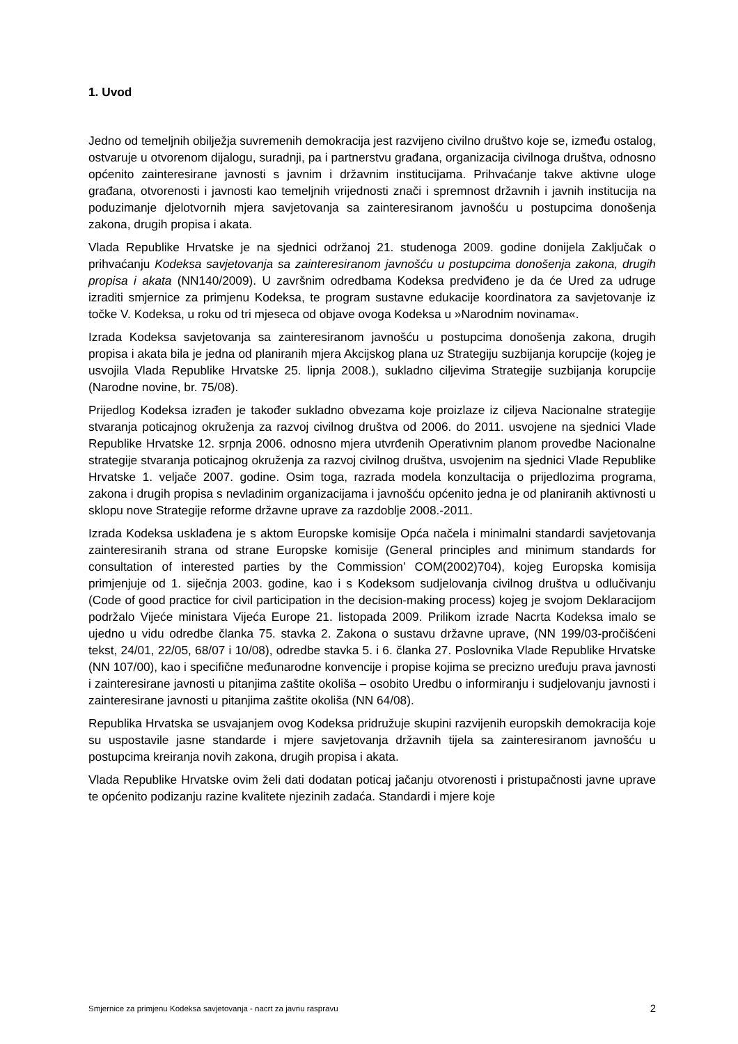1. Uvod
Jedno od temeljnih obilježja suvremenih demokracija jest razvijeno civilno društvo koje se, između ostalog, ostvaruje u otvorenom dijalogu, suradnji, pa i partnerstvu građana, organizacija civilnoga društva, odnosno općenito zainteresirane javnosti s javnim i državnim institucijama. Prihvaćanje takve aktivne uloge građana, otvorenosti i javnosti kao temeljnih vrijednosti znači i spremnost državnih i javnih institucija na poduzimanje djelotvornih mjera savjetovanja sa zainteresiranom javnošću u postupcima donošenja zakona, drugih propisa i akata.
Vlada Republike Hrvatske je na sjednici održanoj 21. studenoga 2009. godine donijela Zaključak o prihvaćanju Kodeksa savjetovanja sa zainteresiranom javnošću u postupcima donošenja zakona, drugih propisa i akata (NN140/2009). U završnim odredbama Kodeksa predviđeno je da će Ured za udruge izraditi smjernice za primjenu Kodeksa, te program sustavne edukacije koordinatora za savjetovanje iz točke V. Kodeksa, u roku od tri mjeseca od objave ovoga Kodeksa u »Narodnim novinama«.
Izrada Kodeksa savjetovanja sa zainteresiranom javnošću u postupcima donošenja zakona, drugih propisa i akata bila je jedna od planiranih mjera Akcijskog plana uz Strategiju suzbijanja korupcije (kojeg je usvojila Vlada Republike Hrvatske 25. lipnja 2008.), sukladno ciljevima Strategije suzbijanja korupcije (Narodne novine, br. 75/08).
Prijedlog Kodeksa izrađen je također sukladno obvezama koje proizlaze iz ciljeva Nacionalne strategije stvaranja poticajnog okruženja za razvoj civilnog društva od 2006. do 2011. usvojene na sjednici Vlade Republike Hrvatske 12. srpnja 2006. odnosno mjera utvrđenih Operativnim planom provedbe Nacionalne strategije stvaranja poticajnog okruženja za razvoj civilnog društva, usvojenim na sjednici Vlade Republike Hrvatske 1. veljače 2007. godine. Osim toga, razrada modela konzultacija o prijedlozima programa, zakona i drugih propisa s nevladinim organizacijama i javnošću općenito jedna je od planiranih aktivnosti u sklopu nove Strategije reforme državne uprave za razdoblje 2008.-2011.
Izrada Kodeksa usklađena je s aktom Europske komisije Opća načela i minimalni standardi savjetovanja zainteresiranih strana od strane Europske komisije (General principles and minimum standards for consultation of interested parties by the Commission’ COM(2002)704), kojeg Europska komisija primjenjuje od 1. siječnja 2003. godine, kao i s Kodeksom sudjelovanja civilnog društva u odlučivanju (Code of good practice for civil participation in the decision-making process) kojeg je svojom Deklaracijom podržalo Vijeće ministara Vijeća Europe 21. listopada 2009. Prilikom izrade Nacrta Kodeksa imalo se ujedno u vidu odredbe članka 75. stavka 2. Zakona o sustavu državne uprave, (NN 199/03-pročišćeni tekst, 24/01, 22/05, 68/07 i 10/08), odredbe stavka 5. i 6. članka 27. Poslovnika Vlade Republike Hrvatske (NN 107/00), kao i specifične međunarodne konvencije i propise kojima se precizno uređuju prava javnosti i zainteresirane javnosti u pitanjima zaštite okoliša – osobito Uredbu o informiranju i sudjelovanju javnosti i zainteresirane javnosti u pitanjima zaštite okoliša (NN 64/08).
Republika Hrvatska se usvajanjem ovog Kodeksa pridružuje skupini razvijenih europskih demokracija koje su uspostavile jasne standarde i mjere savjetovanja državnih tijela sa zainteresiranom javnošću u postupcima kreiranja novih zakona, drugih propisa i akata.
Vlada Republike Hrvatske ovim želi dati dodatan poticaj jačanju otvorenosti i pristupačnosti javne uprave te općenito podizanju razine kvalitete njezinih zadaća. Standardi i mjere koje
Smjernice za primjenu Kodeksa savjetovanja - nacrt za javnu raspravu 2